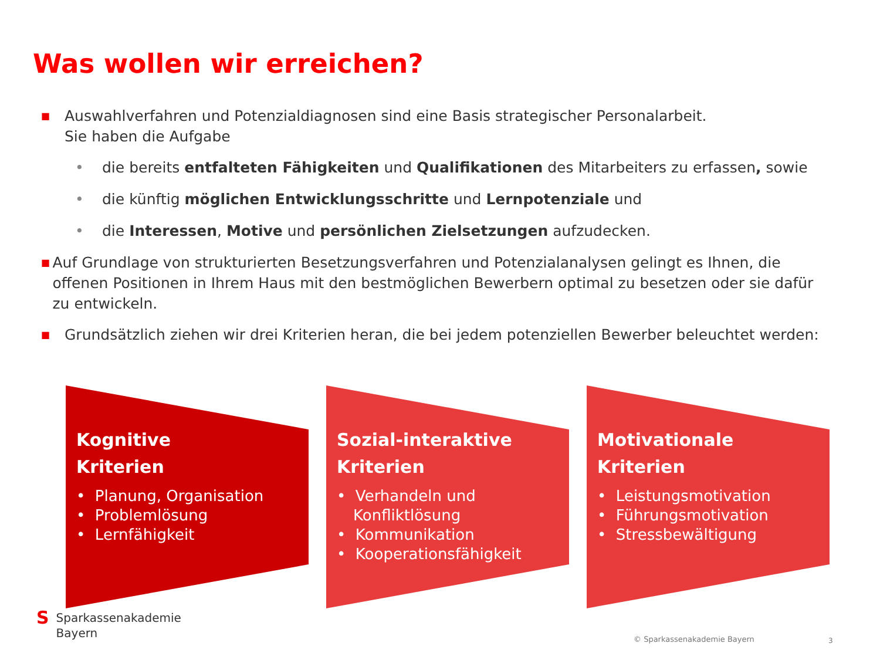Was wollen wir erreichen?
■ Auswahlverfahren und Potenzialdiagnosen sind eine Basis strategischer Personalarbeit.
Sie haben die Aufgabe
• die bereits entfalteten Fähigkeiten und Qualifikationen des Mitarbeiters zu erfassen, sowie
• die künftig möglichen Entwicklungsschritte und Lernpotenziale und
• die Interessen, Motive und persönlichen Zielsetzungen aufzudecken.
■ Auf Grundlage von strukturierten Besetzungsverfahren und Potenzialanalysen gelingt es Ihnen, die offenen Positionen in Ihrem Haus mit den bestmöglichen Bewerbern optimal zu besetzen oder sie dafür zu entwickeln.
■ Grundsätzlich ziehen wir drei Kriterien heran, die bei jedem potenziellen Bewerber beleuchtet werden:
Kognitive
Kriterien
• Planung, Organisation
• Problemlösung
• Lernfähigkeit
Sozial-interaktive
Kriterien
• Verhandeln und Konfliktlösung
• Kommunikation
• Kooperationsfähigkeit
Motivationale
Kriterien
• Leistungsmotivation
• Führungsmotivation
• Stressbewältigung
S Sparkassenakademie
Bayern
© Sparkassenakademie Bayern 3